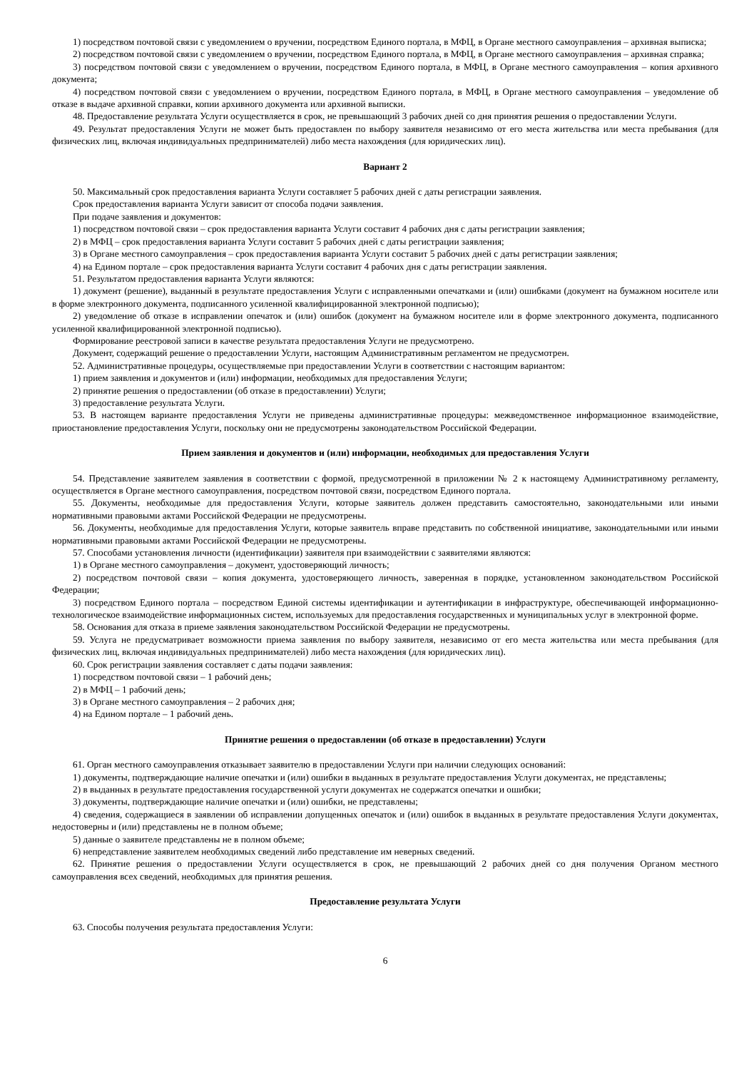1) посредством почтовой связи с уведомлением о вручении, посредством Единого портала, в МФЦ, в Органе местного самоуправления – архивная выписка;
2) посредством почтовой связи с уведомлением о вручении, посредством Единого портала, в МФЦ, в Органе местного самоуправления – архивная справка;
3) посредством почтовой связи с уведомлением о вручении, посредством Единого портала, в МФЦ, в Органе местного самоуправления – копия архивного документа;
4) посредством почтовой связи с уведомлением о вручении, посредством Единого портала, в МФЦ, в Органе местного самоуправления – уведомление об отказе в выдаче архивной справки, копии архивного документа или архивной выписки.
48. Предоставление результата Услуги осуществляется в срок, не превышающий 3 рабочих дней со дня принятия решения о предоставлении Услуги.
49. Результат предоставления Услуги не может быть предоставлен по выбору заявителя независимо от его места жительства или места пребывания (для физических лиц, включая индивидуальных предпринимателей) либо места нахождения (для юридических лиц).
Вариант 2
50. Максимальный срок предоставления варианта Услуги составляет 5 рабочих дней с даты регистрации заявления.
Срок предоставления варианта Услуги зависит от способа подачи заявления.
При подаче заявления и документов:
1) посредством почтовой связи – срок предоставления варианта Услуги составит 4 рабочих дня с даты регистрации заявления;
2) в МФЦ – срок предоставления варианта Услуги составит 5 рабочих дней с даты регистрации заявления;
3) в Органе местного самоуправления – срок предоставления варианта Услуги составит 5 рабочих дней с даты регистрации заявления;
4) на Едином портале – срок предоставления варианта Услуги составит 4 рабочих дня с даты регистрации заявления.
51. Результатом предоставления варианта Услуги являются:
1) документ (решение), выданный в результате предоставления Услуги с исправленными опечатками и (или) ошибками (документ на бумажном носителе или в форме электронного документа, подписанного усиленной квалифицированной электронной подписью);
2) уведомление об отказе в исправлении опечаток и (или) ошибок (документ на бумажном носителе или в форме электронного документа, подписанного усиленной квалифицированной электронной подписью).
Формирование реестровой записи в качестве результата предоставления Услуги не предусмотрено.
Документ, содержащий решение о предоставлении Услуги, настоящим Административным регламентом не предусмотрен.
52. Административные процедуры, осуществляемые при предоставлении Услуги в соответствии с настоящим вариантом:
1) прием заявления и документов и (или) информации, необходимых для предоставления Услуги;
2) принятие решения о предоставлении (об отказе в предоставлении) Услуги;
3) предоставление результата Услуги.
53. В настоящем варианте предоставления Услуги не приведены административные процедуры: межведомственное информационное взаимодействие, приостановление предоставления Услуги, поскольку они не предусмотрены законодательством Российской Федерации.
Прием заявления и документов и (или) информации, необходимых для предоставления Услуги
54. Представление заявителем заявления в соответствии с формой, предусмотренной в приложении № 2 к настоящему Административному регламенту, осуществляется в Органе местного самоуправления, посредством почтовой связи, посредством Единого портала.
55. Документы, необходимые для предоставления Услуги, которые заявитель должен представить самостоятельно, законодательными или иными нормативными правовыми актами Российской Федерации не предусмотрены.
56. Документы, необходимые для предоставления Услуги, которые заявитель вправе представить по собственной инициативе, законодательными или иными нормативными правовыми актами Российской Федерации не предусмотрены.
57. Способами установления личности (идентификации) заявителя при взаимодействии с заявителями являются:
1) в Органе местного самоуправления – документ, удостоверяющий личность;
2) посредством почтовой связи – копия документа, удостоверяющего личность, заверенная в порядке, установленном законодательством Российской Федерации;
3) посредством Единого портала – посредством Единой системы идентификации и аутентификации в инфраструктуре, обеспечивающей информационно-технологическое взаимодействие информационных систем, используемых для предоставления государственных и муниципальных услуг в электронной форме.
58. Основания для отказа в приеме заявления законодательством Российской Федерации не предусмотрены.
59. Услуга не предусматривает возможности приема заявления по выбору заявителя, независимо от его места жительства или места пребывания (для физических лиц, включая индивидуальных предпринимателей) либо места нахождения (для юридических лиц).
60. Срок регистрации заявления составляет с даты подачи заявления:
1) посредством почтовой связи – 1 рабочий день;
2) в МФЦ – 1 рабочий день;
3) в Органе местного самоуправления – 2 рабочих дня;
4) на Едином портале – 1 рабочий день.
Принятие решения о предоставлении (об отказе в предоставлении) Услуги
61. Орган местного самоуправления отказывает заявителю в предоставлении Услуги при наличии следующих оснований:
1) документы, подтверждающие наличие опечатки и (или) ошибки в выданных в результате предоставления Услуги документах, не представлены;
2) в выданных в результате предоставления государственной услуги документах не содержатся опечатки и ошибки;
3) документы, подтверждающие наличие опечатки и (или) ошибки, не представлены;
4) сведения, содержащиеся в заявлении об исправлении допущенных опечаток и (или) ошибок в выданных в результате предоставления Услуги документах, недостоверны и (или) представлены не в полном объеме;
5) данные о заявителе представлены не в полном объеме;
6) непредставление заявителем необходимых сведений либо представление им неверных сведений.
62. Принятие решения о предоставлении Услуги осуществляется в срок, не превышающий 2 рабочих дней со дня получения Органом местного самоуправления всех сведений, необходимых для принятия решения.
Предоставление результата Услуги
63. Способы получения результата предоставления Услуги:
6